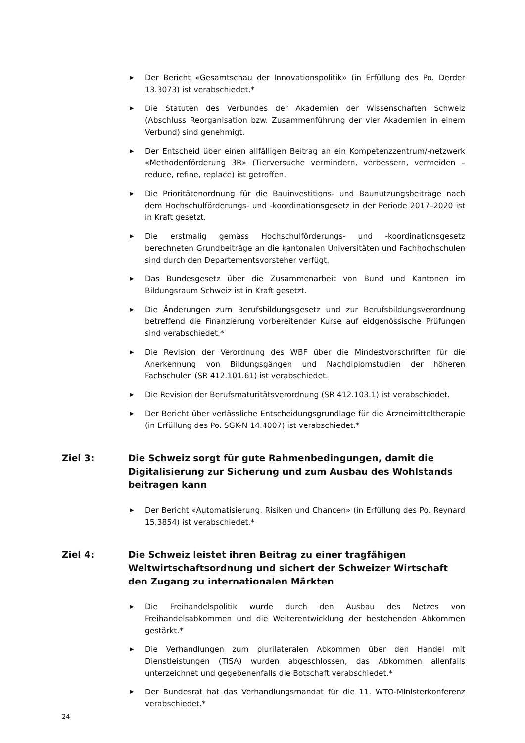▶ Der Bericht «Gesamtschau der Innovationspolitik» (in Erfüllung des Po. Derder 13.3073) ist verabschiedet.*
▶ Die Statuten des Verbundes der Akademien der Wissenschaften Schweiz (Abschluss Reorganisation bzw. Zusammenführung der vier Akademien in einem Verbund) sind genehmigt.
▶ Der Entscheid über einen allfälligen Beitrag an ein Kompetenzzentrum/-netzwerk «Methodenförderung 3R» (Tierversuche vermindern, verbessern, vermeiden – reduce, refine, replace) ist getroffen.
▶ Die Prioritätenordnung für die Bauinvestitions- und Baunutzungsbeiträge nach dem Hochschulförderungs- und -koordinationsgesetz in der Periode 2017–2020 ist in Kraft gesetzt.
▶ Die erstmalig gemäss Hochschulförderungs- und -koordinationsgesetz berechneten Grundbeiträge an die kantonalen Universitäten und Fachhochschulen sind durch den Departementsvorsteher verfügt.
▶ Das Bundesgesetz über die Zusammenarbeit von Bund und Kantonen im Bildungsraum Schweiz ist in Kraft gesetzt.
▶ Die Änderungen zum Berufsbildungsgesetz und zur Berufsbildungsverordnung betreffend die Finanzierung vorbereitender Kurse auf eidgenössische Prüfungen sind verabschiedet.*
▶ Die Revision der Verordnung des WBF über die Mindestvorschriften für die Anerkennung von Bildungsgängen und Nachdiplomstudien der höheren Fachschulen (SR 412.101.61) ist verabschiedet.
▶ Die Revision der Berufsmaturitätsverordnung (SR 412.103.1) ist verabschiedet.
▶ Der Bericht über verlässliche Entscheidungsgrundlage für die Arzneimitteltherapie (in Erfüllung des Po. SGK-N 14.4007) ist verabschiedet.*
Ziel 3: Die Schweiz sorgt für gute Rahmenbedingungen, damit die Digitalisierung zur Sicherung und zum Ausbau des Wohlstands beitragen kann
▶ Der Bericht «Automatisierung. Risiken und Chancen» (in Erfüllung des Po. Reynard 15.3854) ist verabschiedet.*
Ziel 4: Die Schweiz leistet ihren Beitrag zu einer tragfähigen Weltwirtschaftsordnung und sichert der Schweizer Wirtschaft den Zugang zu internationalen Märkten
▶ Die Freihandelspolitik wurde durch den Ausbau des Netzes von Freihandelsabkommen und die Weiterentwicklung der bestehenden Abkommen gestärkt.*
▶ Die Verhandlungen zum plurilateralen Abkommen über den Handel mit Dienstleistungen (TISA) wurden abgeschlossen, das Abkommen allenfalls unterzeichnet und gegebenenfalls die Botschaft verabschiedet.*
▶ Der Bundesrat hat das Verhandlungsmandat für die 11. WTO-Ministerkonferenz verabschiedet.*
24